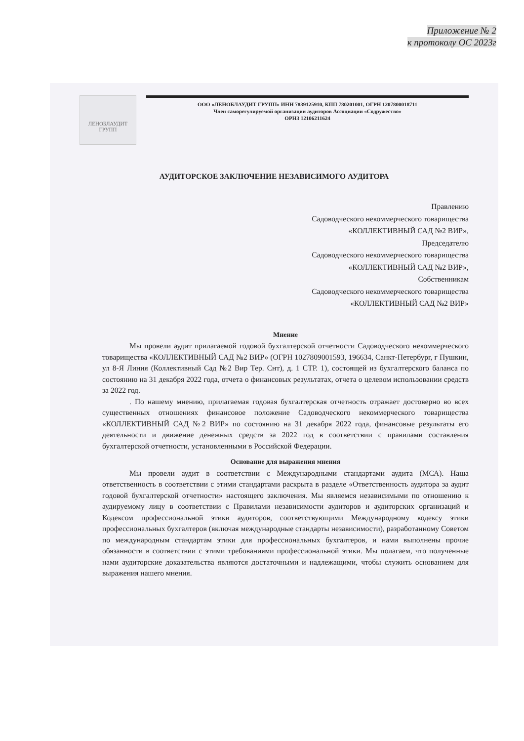Приложение № 2
к протоколу ОС 2023г
ЛЕНОБЛАУДИТ
ГРУПП
ООО «ЛЕНОБЛАУДИТ ГРУПП» ИНН 7839125910, КПП 780201001, ОГРН 1207800018711
Член саморегулируемой организации аудиторов Ассоциации «Содружество»
ОРНЗ 12106211624
АУДИТОРСКОЕ ЗАКЛЮЧЕНИЕ НЕЗАВИСИМОГО АУДИТОРА
Правлению
Садоводческого некоммерческого товарищества
«КОЛЛЕКТИВНЫЙ САД №2 ВИР»,
Председателю
Садоводческого некоммерческого товарищества
«КОЛЛЕКТИВНЫЙ САД №2 ВИР»,
Собственникам
Садоводческого некоммерческого товарищества
«КОЛЛЕКТИВНЫЙ САД №2 ВИР»
Мнение
Мы провели аудит прилагаемой годовой бухгалтерской отчетности Садоводческого некоммерческого товарищества «КОЛЛЕКТИВНЫЙ САД №2 ВИР» (ОГРН 1027809001593, 196634, Санкт-Петербург, г Пушкин, ул 8-Я Линия (Коллективный Сад №2 Вир Тер. Снт), д. 1 СТР. 1), состоящей из бухгалтерского баланса по состоянию на 31 декабря 2022 года, отчета о финансовых результатах, отчета о целевом использовании средств за 2022 год.
. По нашему мнению, прилагаемая годовая бухгалтерская отчетность отражает достоверно во всех существенных отношениях финансовое положение Садоводческого некоммерческого товарищества «КОЛЛЕКТИВНЫЙ САД №2 ВИР» по состоянию на 31 декабря 2022 года, финансовые результаты его деятельности и движение денежных средств за 2022 год в соответствии с правилами составления бухгалтерской отчетности, установленными в Российской Федерации.
Основание для выражения мнения
Мы провели аудит в соответствии с Международными стандартами аудита (МСА). Наша ответственность в соответствии с этими стандартами раскрыта в разделе «Ответственность аудитора за аудит годовой бухгалтерской отчетности» настоящего заключения. Мы являемся независимыми по отношению к аудируемому лицу в соответствии с Правилами независимости аудиторов и аудиторских организаций и Кодексом профессиональной этики аудиторов, соответствующими Международному кодексу этики профессиональных бухгалтеров (включая международные стандарты независимости), разработанному Советом по международным стандартам этики для профессиональных бухгалтеров, и нами выполнены прочие обязанности в соответствии с этими требованиями профессиональной этики. Мы полагаем, что полученные нами аудиторские доказательства являются достаточными и надлежащими, чтобы служить основанием для выражения нашего мнения.